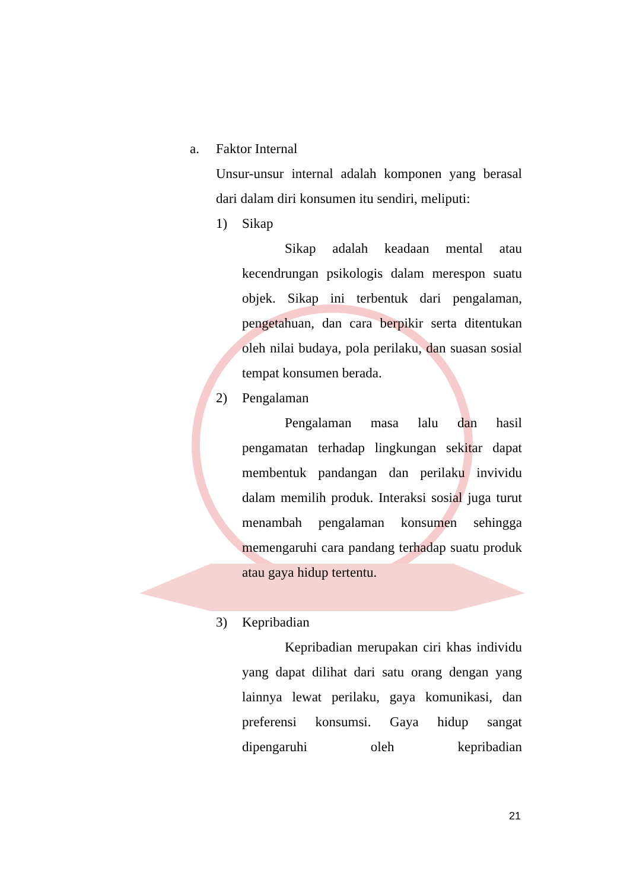a. Faktor Internal
Unsur-unsur internal adalah komponen yang berasal dari dalam diri konsumen itu sendiri, meliputi:
1) Sikap
Sikap adalah keadaan mental atau kecendrungan psikologis dalam merespon suatu objek. Sikap ini terbentuk dari pengalaman, pengetahuan, dan cara berpikir serta ditentukan oleh nilai budaya, pola perilaku, dan suasan sosial tempat konsumen berada.
2) Pengalaman
Pengalaman masa lalu dan hasil pengamatan terhadap lingkungan sekitar dapat membentuk pandangan dan perilaku invividu dalam memilih produk. Interaksi sosial juga turut menambah pengalaman konsumen sehingga memengaruhi cara pandang terhadap suatu produk atau gaya hidup tertentu.
3) Kepribadian
Kepribadian merupakan ciri khas individu yang dapat dilihat dari satu orang dengan yang lainnya lewat perilaku, gaya komunikasi, dan preferensi konsumsi. Gaya hidup sangat dipengaruhi oleh kepribadian
21